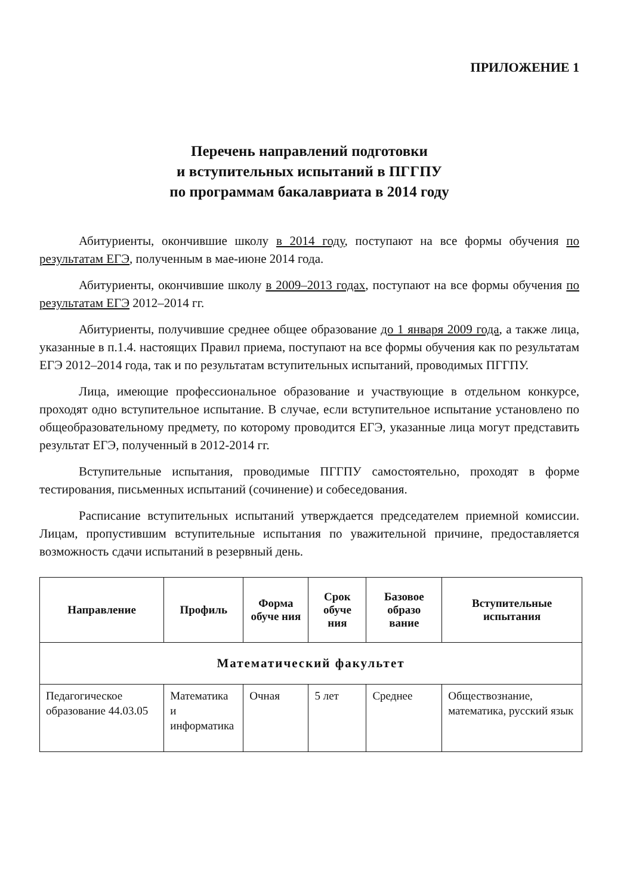ПРИЛОЖЕНИЕ 1
Перечень направлений подготовки
и вступительных испытаний в ПГГПУ
по программам бакалавриата в 2014 году
Абитуриенты, окончившие школу в 2014 году, поступают на все формы обучения по результатам ЕГЭ, полученным в мае-июне 2014 года.
Абитуриенты, окончившие школу в 2009–2013 годах, поступают на все формы обучения по результатам ЕГЭ 2012–2014 гг.
Абитуриенты, получившие среднее общее образование до 1 января 2009 года, а также лица, указанные в п.1.4. настоящих Правил приема, поступают на все формы обучения как по результатам ЕГЭ 2012–2014 года, так и по результатам вступительных испытаний, проводимых ПГГПУ.
Лица, имеющие профессиональное образование и участвующие в отдельном конкурсе, проходят одно вступительное испытание. В случае, если вступительное испытание установлено по общеобразовательному предмету, по которому проводится ЕГЭ, указанные лица могут представить результат ЕГЭ, полученный в 2012-2014 гг.
Вступительные испытания, проводимые ПГГПУ самостоятельно, проходят в форме тестирования, письменных испытаний (сочинение) и собеседования.
Расписание вступительных испытаний утверждается председателем приемной комиссии. Лицам, пропустившим вступительные испытания по уважительной причине, предоставляется возможность сдачи испытаний в резервный день.
| Направление | Профиль | Форма обуче ния | Срок обуче ния | Базовое образо вание | Вступительные испытания |
| --- | --- | --- | --- | --- | --- |
| Математический факультет | | | | | |
| Педагогическое образование 44.03.05 | Математика и информатика | Очная | 5 лет | Среднее | Обществознание, математика, русский язык |